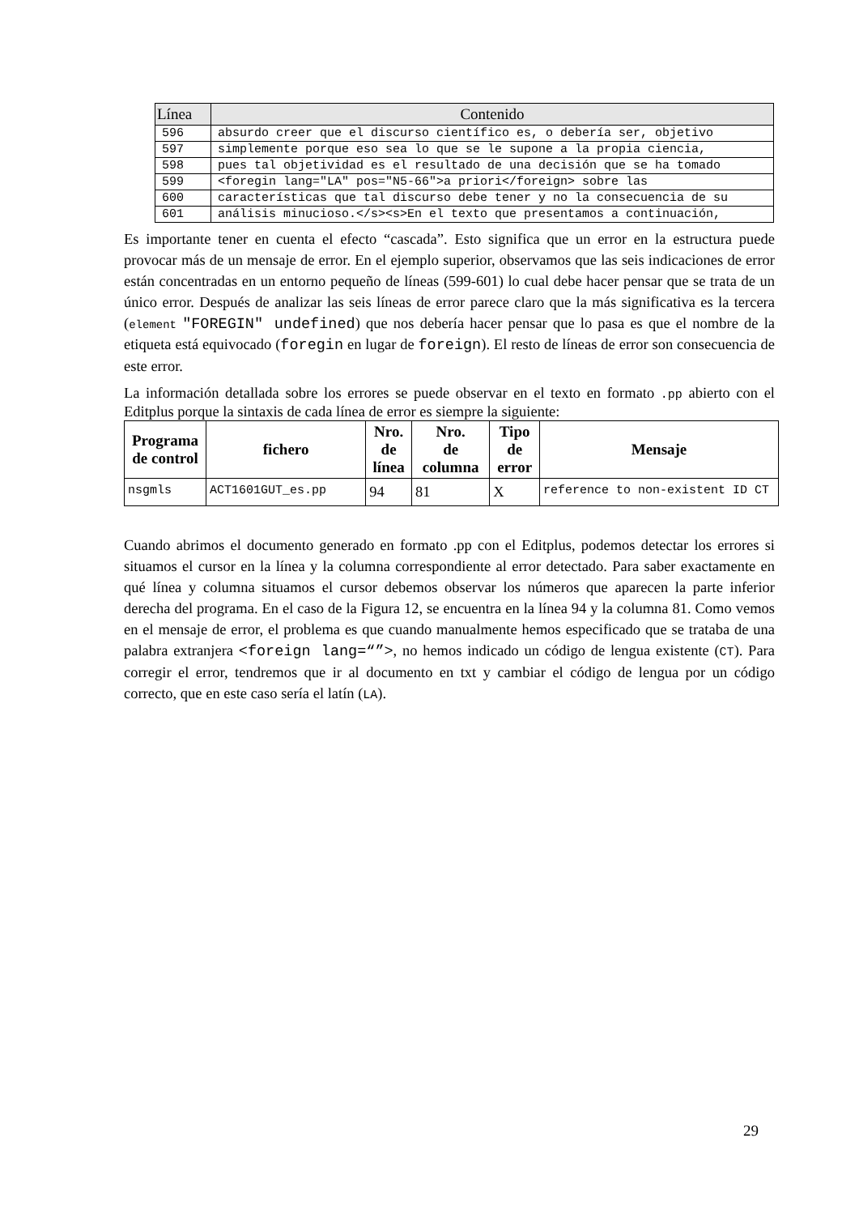| Línea | Contenido |
| --- | --- |
| 596 | absurdo creer que el discurso científico es, o debería ser, objetivo |
| 597 | simplemente porque eso sea lo que se le supone a la propia ciencia, |
| 598 | pues tal objetividad es el resultado de una decisión que se ha tomado |
| 599 | <foregin lang="LA" pos="N5-66">a priori</foreign> sobre las |
| 600 | características que tal discurso debe tener y no la consecuencia de su |
| 601 | análisis minucioso.</s><s>En el texto que presentamos a continuación, |
Es importante tener en cuenta el efecto “cascada”. Esto significa que un error en la estructura puede provocar más de un mensaje de error. En el ejemplo superior, observamos que las seis indicaciones de error están concentradas en un entorno pequeño de líneas (599-601) lo cual debe hacer pensar que se trata de un único error. Después de analizar las seis líneas de error parece claro que la más significativa es la tercera (element "FOREGIN" undefined) que nos debería hacer pensar que lo pasa es que el nombre de la etiqueta está equivocado (foregin en lugar de foreign). El resto de líneas de error son consecuencia de este error.
La información detallada sobre los errores se puede observar en el texto en formato .pp abierto con el Editplus porque la sintaxis de cada línea de error es siempre la siguiente:
| Programa de control | fichero | Nro. de línea | Nro. de columna | Tipo de error | Mensaje |
| --- | --- | --- | --- | --- | --- |
| nsgmls | ACT1601GUT_es.pp | 94 | 81 | X | reference to non-existent ID CT |
Cuando abrimos el documento generado en formato .pp con el Editplus, podemos detectar los errores si situamos el cursor en la línea y la columna correspondiente al error detectado. Para saber exactamente en qué línea y columna situamos el cursor debemos observar los números que aparecen la parte inferior derecha del programa. En el caso de la Figura 12, se encuentra en la línea 94 y la columna 81. Como vemos en el mensaje de error, el problema es que cuando manualmente hemos especificado que se trataba de una palabra extranjera <foreign lang=“”>, no hemos indicado un código de lengua existente (CT). Para corregir el error, tendremos que ir al documento en txt y cambiar el código de lengua por un código correcto, que en este caso sería el latín (LA).
29